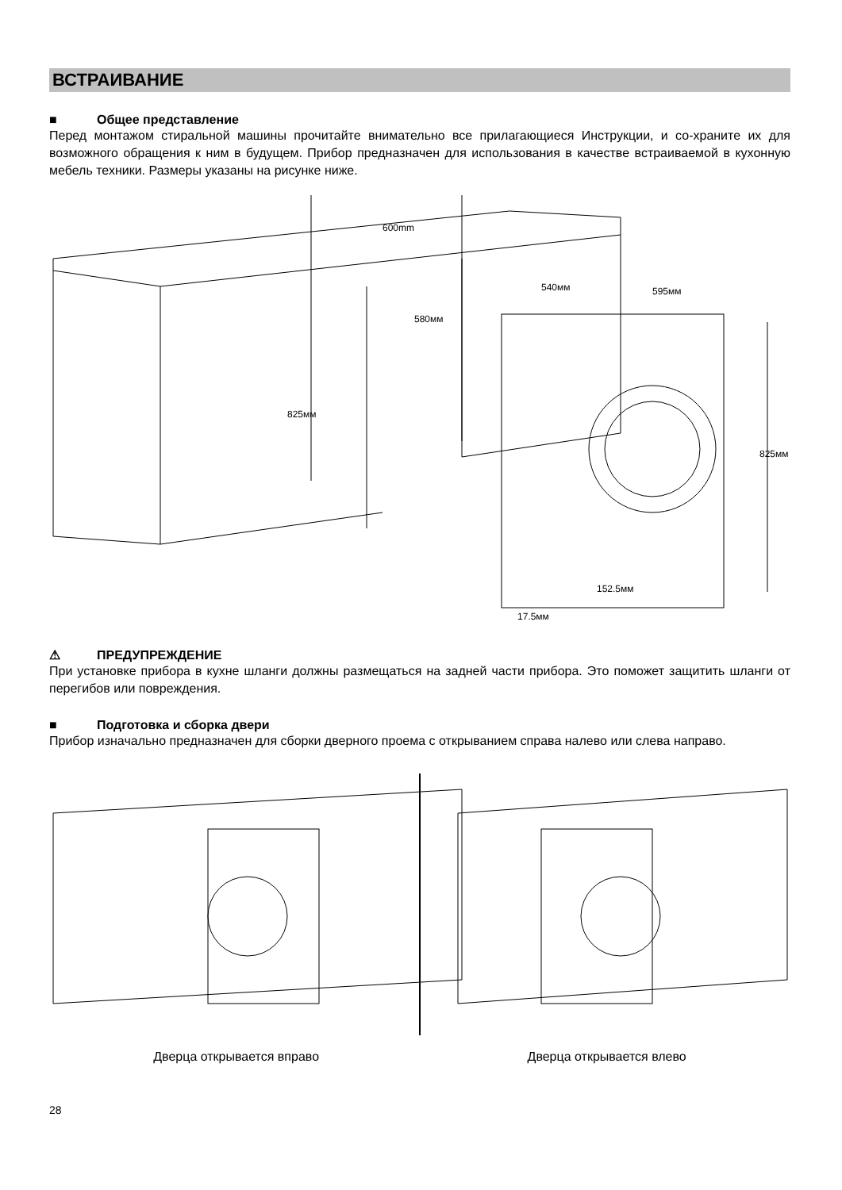ВСТРАИВАНИЕ
■ Общее представление
Перед монтажом стиральной машины прочитайте внимательно все прилагающиеся Инструкции, и со-храните их для возможного обращения к ним в будущем. Прибор предназначен для использования в качестве встраиваемой в кухонную мебель техники. Размеры указаны на рисунке ниже.
600mm
580мм
540мм
595мм
825мм
825мм
152.5мм
17.5мм
⚠ ПРЕДУПРЕЖДЕНИЕ
При установке прибора в кухне шланги должны размещаться на задней части прибора. Это поможет защитить шланги от перегибов или повреждения.
■ Подготовка и сборка двери
Прибор изначально предназначен для сборки дверного проема с открыванием справа налево или слева направо.
Дверца открывается вправо Дверца открывается влево
28